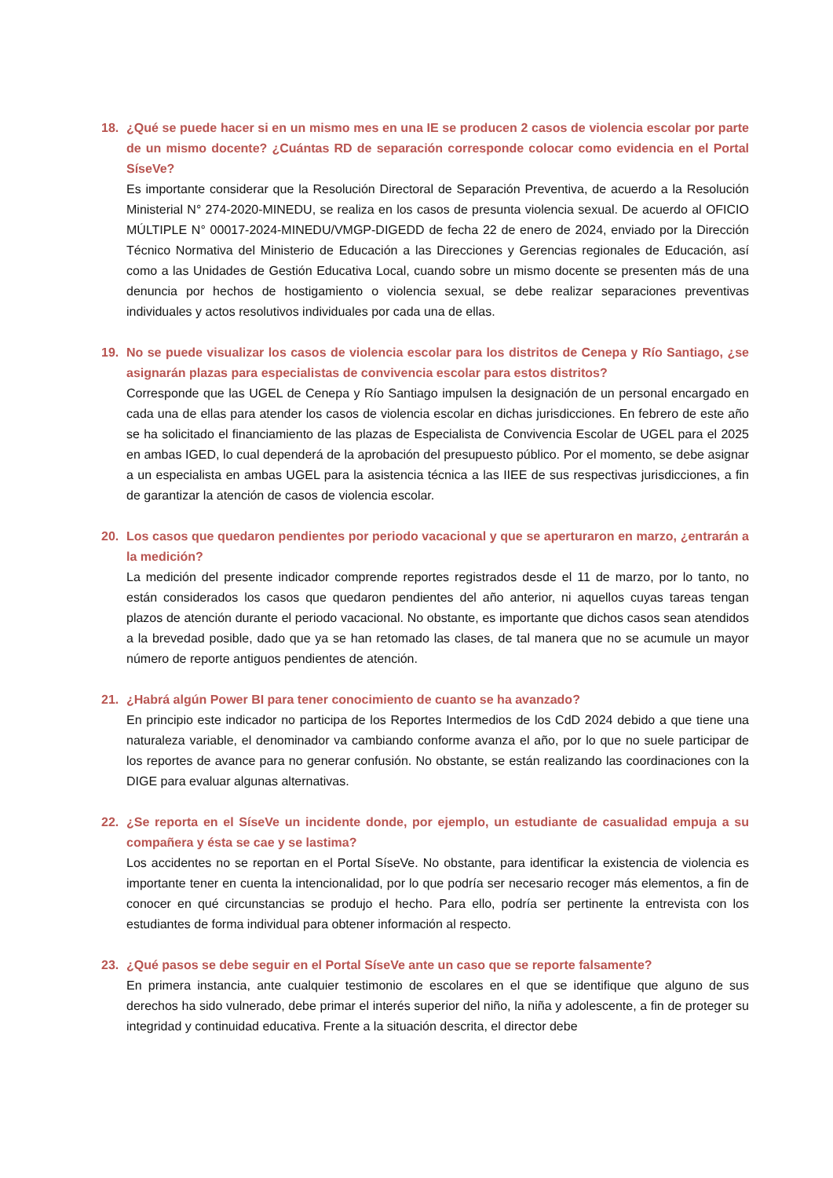18. ¿Qué se puede hacer si en un mismo mes en una IE se producen 2 casos de violencia escolar por parte de un mismo docente? ¿Cuántas RD de separación corresponde colocar como evidencia en el Portal SíseVe?
Es importante considerar que la Resolución Directoral de Separación Preventiva, de acuerdo a la Resolución Ministerial N° 274-2020-MINEDU, se realiza en los casos de presunta violencia sexual. De acuerdo al OFICIO MÚLTIPLE N° 00017-2024-MINEDU/VMGP-DIGEDD de fecha 22 de enero de 2024, enviado por la Dirección Técnico Normativa del Ministerio de Educación a las Direcciones y Gerencias regionales de Educación, así como a las Unidades de Gestión Educativa Local, cuando sobre un mismo docente se presenten más de una denuncia por hechos de hostigamiento o violencia sexual, se debe realizar separaciones preventivas individuales y actos resolutivos individuales por cada una de ellas.
19. No se puede visualizar los casos de violencia escolar para los distritos de Cenepa y Río Santiago, ¿se asignarán plazas para especialistas de convivencia escolar para estos distritos?
Corresponde que las UGEL de Cenepa y Río Santiago impulsen la designación de un personal encargado en cada una de ellas para atender los casos de violencia escolar en dichas jurisdicciones. En febrero de este año se ha solicitado el financiamiento de las plazas de Especialista de Convivencia Escolar de UGEL para el 2025 en ambas IGED, lo cual dependerá de la aprobación del presupuesto público. Por el momento, se debe asignar a un especialista en ambas UGEL para la asistencia técnica a las IIEE de sus respectivas jurisdicciones, a fin de garantizar la atención de casos de violencia escolar.
20. Los casos que quedaron pendientes por periodo vacacional y que se aperturaron en marzo, ¿entrarán a la medición?
La medición del presente indicador comprende reportes registrados desde el 11 de marzo, por lo tanto, no están considerados los casos que quedaron pendientes del año anterior, ni aquellos cuyas tareas tengan plazos de atención durante el periodo vacacional. No obstante, es importante que dichos casos sean atendidos a la brevedad posible, dado que ya se han retomado las clases, de tal manera que no se acumule un mayor número de reporte antiguos pendientes de atención.
21. ¿Habrá algún Power BI para tener conocimiento de cuanto se ha avanzado?
En principio este indicador no participa de los Reportes Intermedios de los CdD 2024 debido a que tiene una naturaleza variable, el denominador va cambiando conforme avanza el año, por lo que no suele participar de los reportes de avance para no generar confusión. No obstante, se están realizando las coordinaciones con la DIGE para evaluar algunas alternativas.
22. ¿Se reporta en el SíseVe un incidente donde, por ejemplo, un estudiante de casualidad empuja a su compañera y ésta se cae y se lastima?
Los accidentes no se reportan en el Portal SíseVe. No obstante, para identificar la existencia de violencia es importante tener en cuenta la intencionalidad, por lo que podría ser necesario recoger más elementos, a fin de conocer en qué circunstancias se produjo el hecho. Para ello, podría ser pertinente la entrevista con los estudiantes de forma individual para obtener información al respecto.
23. ¿Qué pasos se debe seguir en el Portal SíseVe ante un caso que se reporte falsamente?
En primera instancia, ante cualquier testimonio de escolares en el que se identifique que alguno de sus derechos ha sido vulnerado, debe primar el interés superior del niño, la niña y adolescente, a fin de proteger su integridad y continuidad educativa. Frente a la situación descrita, el director debe